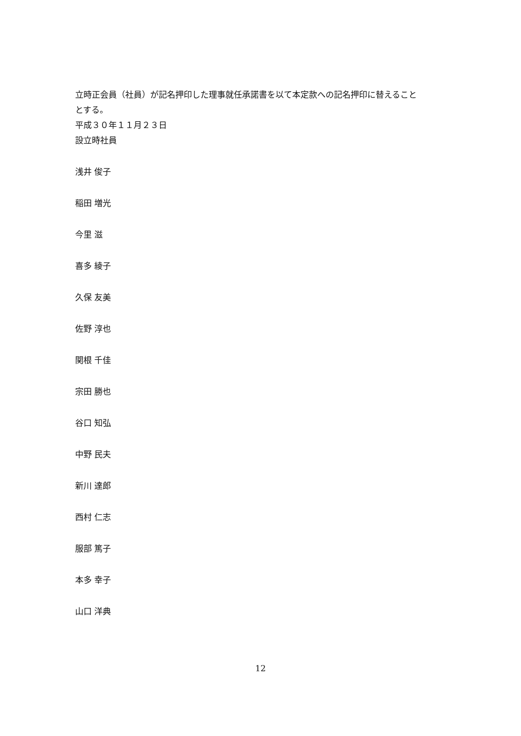立時正会員（社員）が記名押印した理事就任承諾書を以て本定款への記名押印に替えること
とする。
平成３０年１１月２３日
設立時社員
浅井 俊子
稲田 増光
今里 滋
喜多 綾子
久保 友美
佐野 淳也
関根 千佳
宗田 勝也
谷口 知弘
中野 民夫
新川 達郎
西村 仁志
服部 篤子
本多 幸子
山口 洋典
12